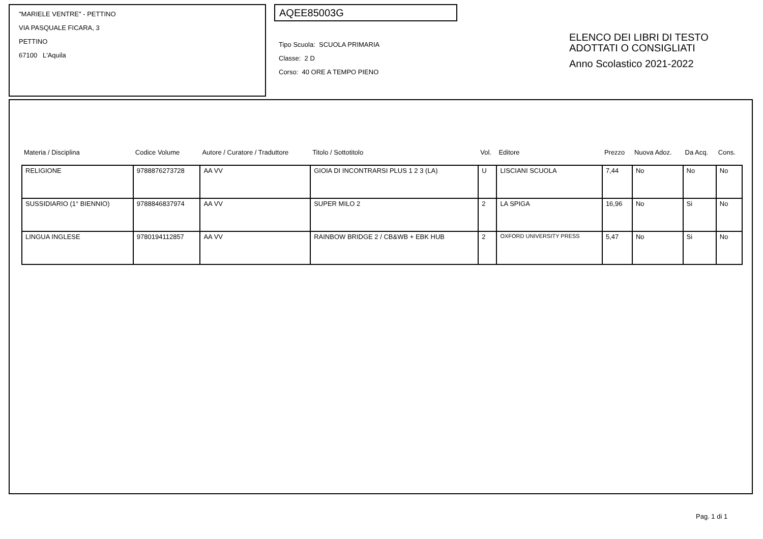"MARIELE VENTRE" - PETTINO
VIA PASQUALE FICARA, 3
PETTINO
67100 L'Aquila
AQEE85003G
Tipo Scuola: SCUOLA PRIMARIA
Classe: 2 D
Corso: 40 ORE A TEMPO PIENO
ELENCO DEI LIBRI DI TESTO
ADOTTATI O CONSIGLIATI
Anno Scolastico 2021-2022
| Materia / Disciplina | Codice Volume | Autore / Curatore / Traduttore | Titolo / Sottotitolo | Vol. | Editore | Prezzo | Nuova Adoz. | Da Acq. | Cons. |
| --- | --- | --- | --- | --- | --- | --- | --- | --- | --- |
| RELIGIONE | 9788876273728 | AA VV | GIOIA DI INCONTRARSI PLUS 1 2 3 (LA) | U | LISCIANI SCUOLA | 7,44 | No | No | No |
| SUSSIDIARIO (1° BIENNIO) | 9788846837974 | AA VV | SUPER MILO 2 | 2 | LA SPIGA | 16,96 | No | Si | No |
| LINGUA INGLESE | 9780194112857 | AA VV | RAINBOW BRIDGE 2 / CB&WB + EBK HUB | 2 | OXFORD UNIVERSITY PRESS | 5,47 | No | Si | No |
Pag. 1 di 1